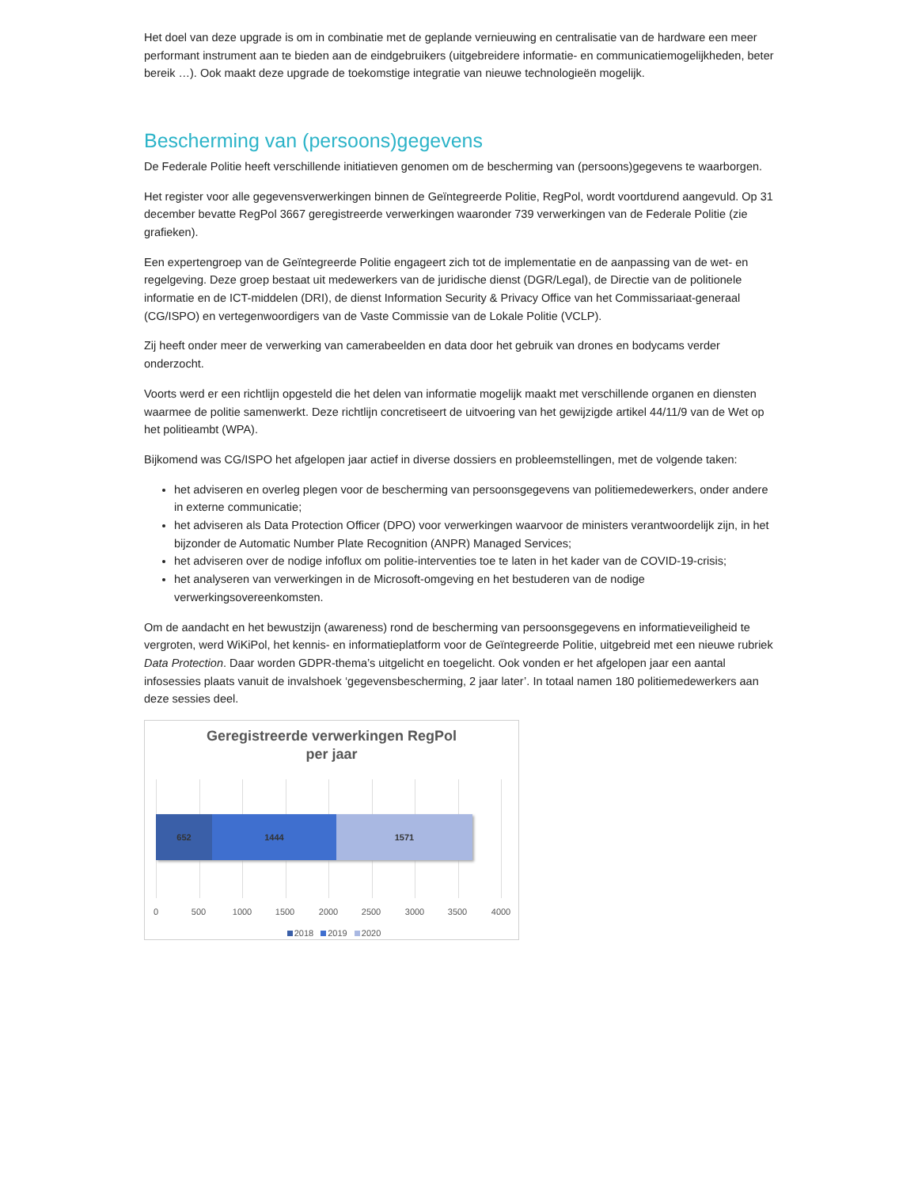Het doel van deze upgrade is om in combinatie met de geplande vernieuwing en centralisatie van de hardware een meer performant instrument aan te bieden aan de eindgebruikers (uitgebreidere informatie- en communicatiemogelijkheden, beter bereik …). Ook maakt deze upgrade de toekomstige integratie van nieuwe technologieën mogelijk.
Bescherming van (persoons)gegevens
De Federale Politie heeft verschillende initiatieven genomen om de bescherming van (persoons)gegevens te waarborgen.
Het register voor alle gegevensverwerkingen binnen de Geïntegreerde Politie, RegPol, wordt voortdurend aangevuld. Op 31 december bevatte RegPol 3667 geregistreerde verwerkingen waaronder 739 verwerkingen van de Federale Politie (zie grafieken).
Een expertengroep van de Geïntegreerde Politie engageert zich tot de implementatie en de aanpassing van de wet- en regelgeving. Deze groep bestaat uit medewerkers van de juridische dienst (DGR/Legal), de Directie van de politionele informatie en de ICT-middelen (DRI), de dienst Information Security & Privacy Office van het Commissariaat-generaal (CG/ISPO) en vertegenwoordigers van de Vaste Commissie van de Lokale Politie (VCLP).
Zij heeft onder meer de verwerking van camerabeelden en data door het gebruik van drones en bodycams verder onderzocht.
Voorts werd er een richtlijn opgesteld die het delen van informatie mogelijk maakt met verschillende organen en diensten waarmee de politie samenwerkt. Deze richtlijn concretiseert de uitvoering van het gewijzigde artikel 44/11/9 van de Wet op het politieambt (WPA).
Bijkomend was CG/ISPO het afgelopen jaar actief in diverse dossiers en probleemstellingen, met de volgende taken:
het adviseren en overleg plegen voor de bescherming van persoonsgegevens van politiemedewerkers, onder andere in externe communicatie;
het adviseren als Data Protection Officer (DPO) voor verwerkingen waarvoor de ministers verantwoordelijk zijn, in het bijzonder de Automatic Number Plate Recognition (ANPR) Managed Services;
het adviseren over de nodige infoflux om politie-interventies toe te laten in het kader van de COVID-19-crisis;
het analyseren van verwerkingen in de Microsoft-omgeving en het bestuderen van de nodige verwerkingsovereenkomsten.
Om de aandacht en het bewustzijn (awareness) rond de bescherming van persoonsgegevens en informatieveiligheid te vergroten, werd WiKiPol, het kennis- en informatieplatform voor de Geïntegreerde Politie, uitgebreid met een nieuwe rubriek Data Protection. Daar worden GDPR-thema’s uitgelicht en toegelicht. Ook vonden er het afgelopen jaar een aantal infosessies plaats vanuit de invalshoek ‘gegevensbescherming, 2 jaar later’. In totaal namen 180 politiemedewerkers aan deze sessies deel.
Geregistreerde verwerkingen RegPol
per jaar
652 1444 1571
0 500 1000 1500 2000 2500 3000 3500 4000
2018 2019 2020